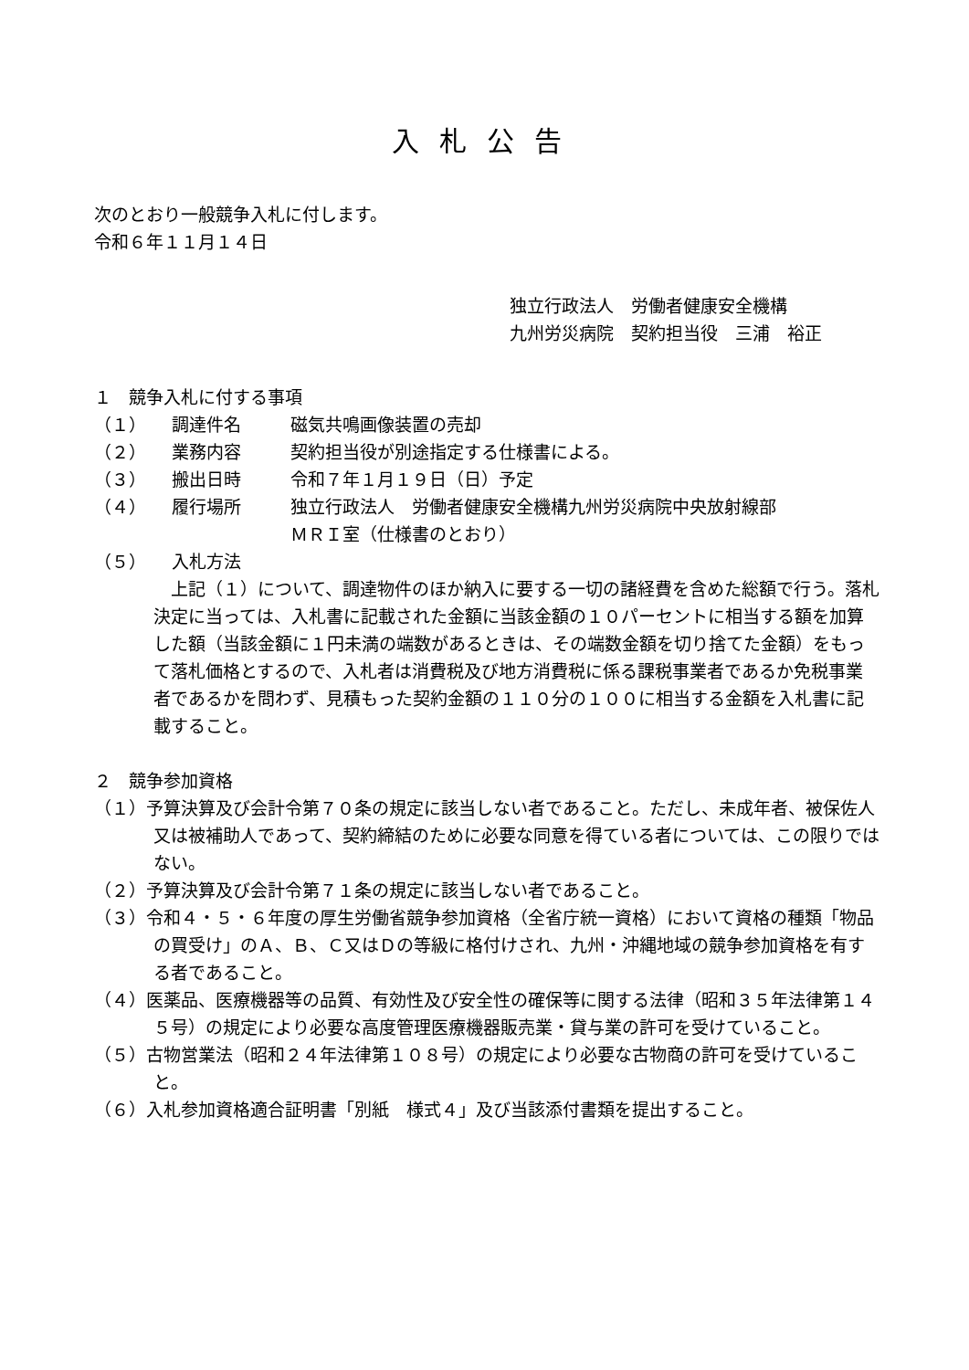入札公告
次のとおり一般競争入札に付します。
令和６年１１月１４日
独立行政法人　労働者健康安全機構
九州労災病院　契約担当役　三浦　裕正
１　競争入札に付する事項
（１） 調達件名 磁気共鳴画像装置の売却
（２） 業務内容 契約担当役が別途指定する仕様書による。
（３） 搬出日時 令和７年１月１９日（日）予定
（４） 履行場所 独立行政法人　労働者健康安全機構九州労災病院中央放射線部
ＭＲＩ室（仕様書のとおり）
（５） 入札方法
　上記（１）について、調達物件のほか納入に要する一切の諸経費を含めた総額で行う。落札決定に当っては、入札書に記載された金額に当該金額の１０パーセントに相当する額を加算した額（当該金額に１円未満の端数があるときは、その端数金額を切り捨てた金額）をもって落札価格とするので、入札者は消費税及び地方消費税に係る課税事業者であるか免税事業者であるかを問わず、見積もった契約金額の１１０分の１００に相当する金額を入札書に記載すること。
２　競争参加資格
（１）予算決算及び会計令第７０条の規定に該当しない者であること。ただし、未成年者、被保佐人又は被補助人であって、契約締結のために必要な同意を得ている者については、この限りではない。
（２）予算決算及び会計令第７１条の規定に該当しない者であること。
（３）令和４・５・６年度の厚生労働省競争参加資格（全省庁統一資格）において資格の種類「物品の買受け」のＡ、Ｂ、Ｃ又はＤの等級に格付けされ、九州・沖縄地域の競争参加資格を有する者であること。
（４）医薬品、医療機器等の品質、有効性及び安全性の確保等に関する法律（昭和３５年法律第１４５号）の規定により必要な高度管理医療機器販売業・貸与業の許可を受けていること。
（５）古物営業法（昭和２４年法律第１０８号）の規定により必要な古物商の許可を受けていること。
（６）入札参加資格適合証明書「別紙　様式４」及び当該添付書類を提出すること。